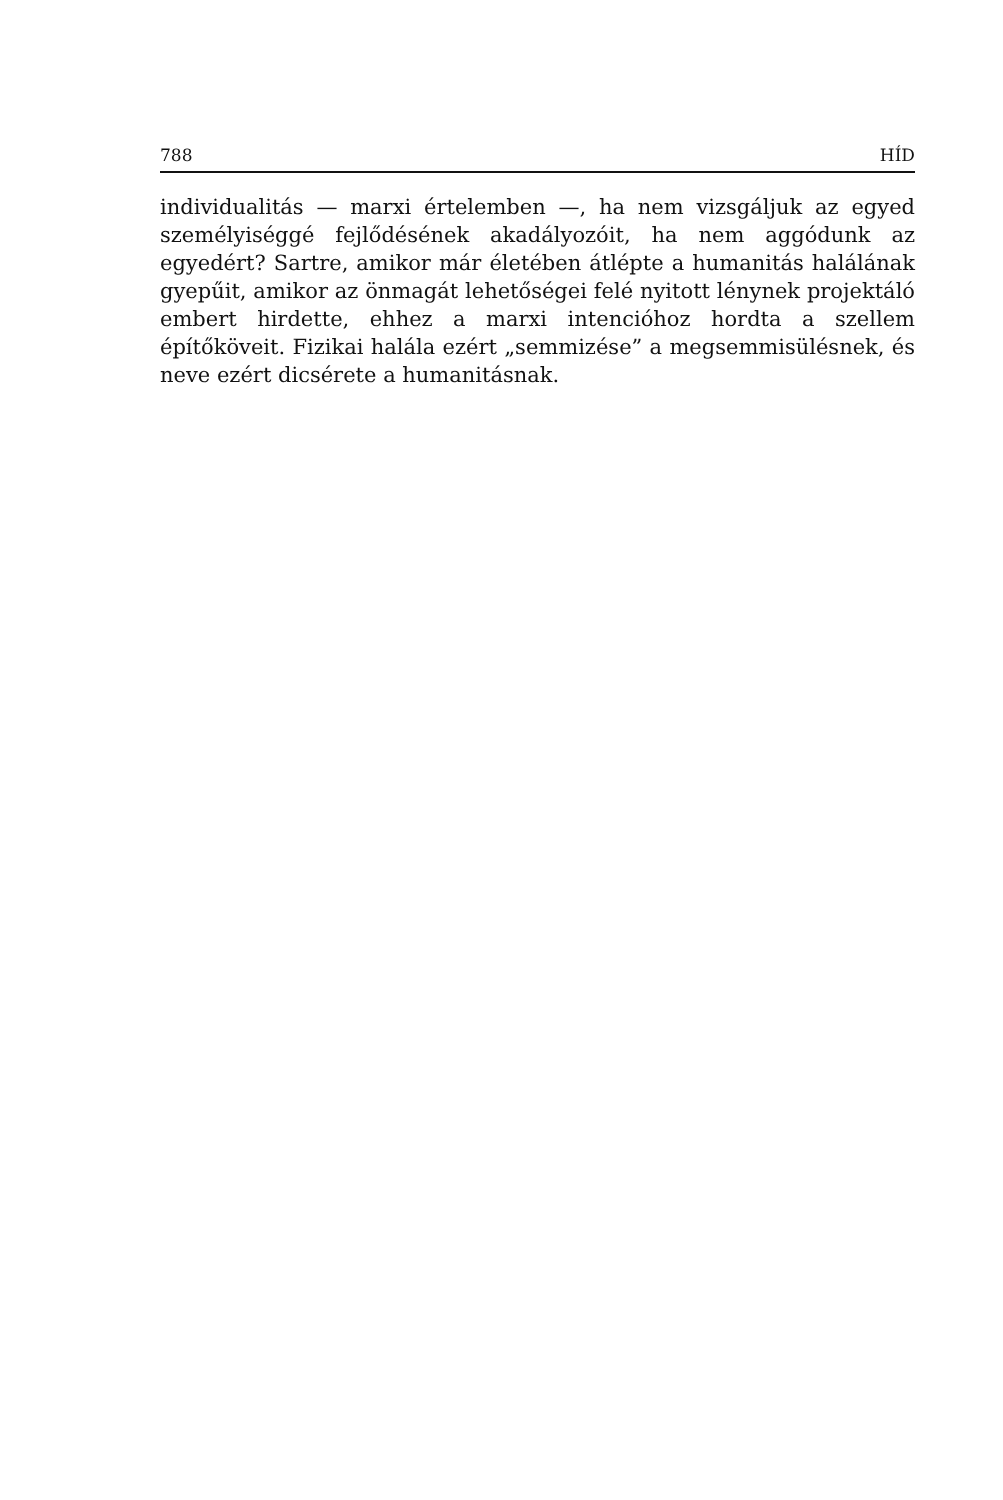788 HÍD
individualitás — marxi értelemben —, ha nem vizsgáljuk az egyed személyiséggé fejlődésének akadályozóit, ha nem aggódunk az egyedért? Sartre, amikor már életében átlépte a humanitás halálának gyepűit, amikor az önmagát lehetőségei felé nyitott lénynek projektáló embert hirdette, ehhez a marxi intencióhoz hordta a szellem építőköveit. Fizikai halála ezért „semmizése” a megsemmisülésnek, és neve ezért dicsérete a humanitásnak.